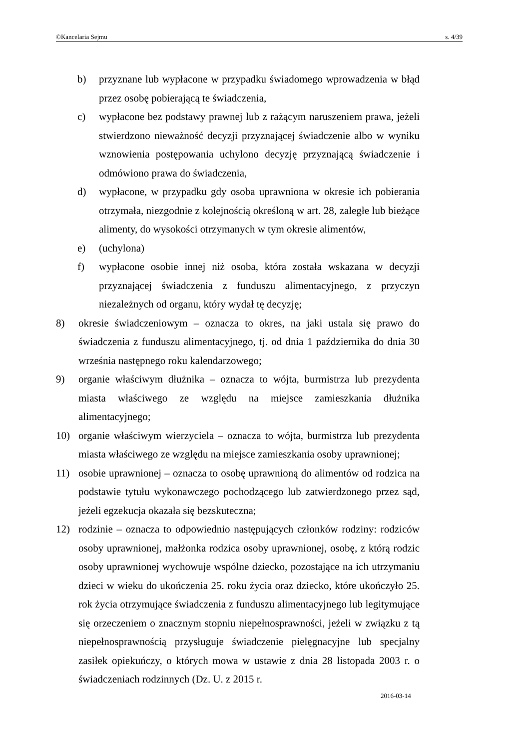©Kancelaria Sejmu s. 4/39
b) przyznane lub wypłacone w przypadku świadomego wprowadzenia w błąd przez osobę pobierającą te świadczenia,
c) wypłacone bez podstawy prawnej lub z rażącym naruszeniem prawa, jeżeli stwierdzono nieważność decyzji przyznającej świadczenie albo w wyniku wznowienia postępowania uchylono decyzję przyznającą świadczenie i odmówiono prawa do świadczenia,
d) wypłacone, w przypadku gdy osoba uprawniona w okresie ich pobierania otrzymała, niezgodnie z kolejnością określoną w art. 28, zaległe lub bieżące alimenty, do wysokości otrzymanych w tym okresie alimentów,
e) (uchylona)
f) wypłacone osobie innej niż osoba, która została wskazana w decyzji przyznającej świadczenia z funduszu alimentacyjnego, z przyczyn niezależnych od organu, który wydał tę decyzję;
8) okresie świadczeniowym – oznacza to okres, na jaki ustala się prawo do świadczenia z funduszu alimentacyjnego, tj. od dnia 1 października do dnia 30 września następnego roku kalendarzowego;
9) organie właściwym dłużnika – oznacza to wójta, burmistrza lub prezydenta miasta właściwego ze względu na miejsce zamieszkania dłużnika alimentacyjnego;
10) organie właściwym wierzyciela – oznacza to wójta, burmistrza lub prezydenta miasta właściwego ze względu na miejsce zamieszkania osoby uprawnionej;
11) osobie uprawnionej – oznacza to osobę uprawnioną do alimentów od rodzica na podstawie tytułu wykonawczego pochodzącego lub zatwierdzonego przez sąd, jeżeli egzekucja okazała się bezskuteczna;
12) rodzinie – oznacza to odpowiednio następujących członków rodziny: rodziców osoby uprawnionej, małżonka rodzica osoby uprawnionej, osobę, z którą rodzic osoby uprawnionej wychowuje wspólne dziecko, pozostające na ich utrzymaniu dzieci w wieku do ukończenia 25. roku życia oraz dziecko, które ukończyło 25. rok życia otrzymujące świadczenia z funduszu alimentacyjnego lub legitymujące się orzeczeniem o znacznym stopniu niepełnosprawności, jeżeli w związku z tą niepełnosprawnością przysługuje świadczenie pielęgnacyjne lub specjalny zasiłek opiekuńczy, o których mowa w ustawie z dnia 28 listopada 2003 r. o świadczeniach rodzinnych (Dz. U. z 2015 r.
2016-03-14